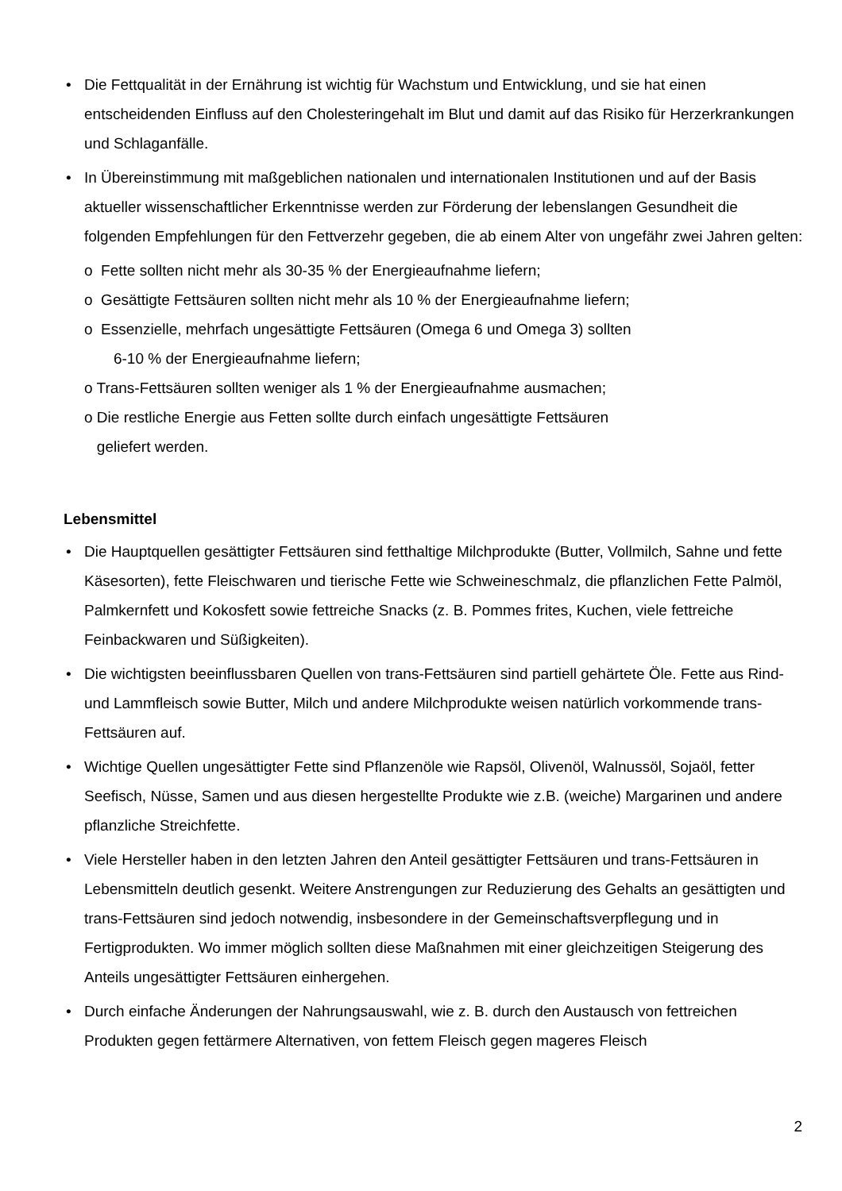• Die Fettqualität in der Ernährung ist wichtig für Wachstum und Entwicklung, und sie hat einen entscheidenden Einfluss auf den Cholesteringehalt im Blut und damit auf das Risiko für Herzerkrankungen und Schlaganfälle.
• In Übereinstimmung mit maßgeblichen nationalen und internationalen Institutionen und auf der Basis aktueller wissenschaftlicher Erkenntnisse werden zur Förderung der lebenslangen Gesundheit die folgenden Empfehlungen für den Fettverzehr gegeben, die ab einem Alter von ungefähr zwei Jahren gelten:
o Fette sollten nicht mehr als 30-35 % der Energieaufnahme liefern;
o Gesättigte Fettsäuren sollten nicht mehr als 10 % der Energieaufnahme liefern;
o Essenzielle, mehrfach ungesättigte Fettsäuren (Omega 6 und Omega 3) sollten
6-10 % der Energieaufnahme liefern;
o Trans-Fettsäuren sollten weniger als 1 % der Energieaufnahme ausmachen;
o Die restliche Energie aus Fetten sollte durch einfach ungesättigte Fettsäuren
geliefert werden.
Lebensmittel
• Die Hauptquellen gesättigter Fettsäuren sind fetthaltige Milchprodukte (Butter, Vollmilch, Sahne und fette Käsesorten), fette Fleischwaren und tierische Fette wie Schweineschmalz, die pflanzlichen Fette Palmöl, Palmkernfett und Kokosfett sowie fettreiche Snacks (z. B. Pommes frites, Kuchen, viele fettreiche Feinbackwaren und Süßigkeiten).
• Die wichtigsten beeinflussbaren Quellen von trans-Fettsäuren sind partiell gehärtete Öle. Fette aus Rind- und Lammfleisch sowie Butter, Milch und andere Milchprodukte weisen natürlich vorkommende trans-Fettsäuren auf.
• Wichtige Quellen ungesättigter Fette sind Pflanzenöle wie Rapsöl, Olivenöl, Walnussöl, Sojaöl, fetter Seefisch, Nüsse, Samen und aus diesen hergestellte Produkte wie z.B. (weiche) Margarinen und andere pflanzliche Streichfette.
• Viele Hersteller haben in den letzten Jahren den Anteil gesättigter Fettsäuren und trans-Fettsäuren in Lebensmitteln deutlich gesenkt. Weitere Anstrengungen zur Reduzierung des Gehalts an gesättigten und trans-Fettsäuren sind jedoch notwendig, insbesondere in der Gemeinschaftsverpflegung und in Fertigprodukten. Wo immer möglich sollten diese Maßnahmen mit einer gleichzeitigen Steigerung des Anteils ungesättigter Fettsäuren einhergehen.
• Durch einfache Änderungen der Nahrungsauswahl, wie z. B. durch den Austausch von fettreichen Produkten gegen fettärmere Alternativen, von fettem Fleisch gegen mageres Fleisch
2